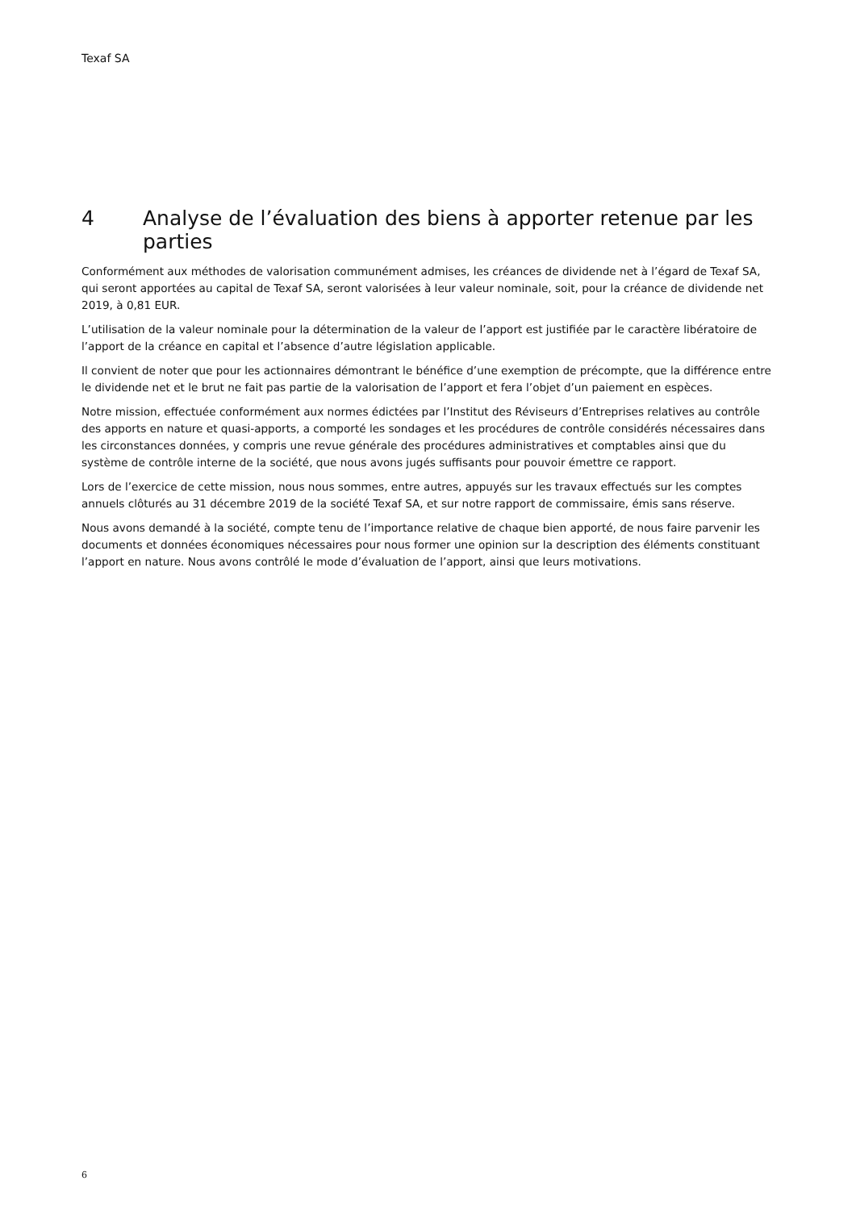Texaf SA
4 Analyse de l’évaluation des biens à apporter retenue par les parties
Conformément aux méthodes de valorisation communément admises, les créances de dividende net à l’égard de Texaf SA, qui seront apportées au capital de Texaf SA, seront valorisées à leur valeur nominale, soit, pour la créance de dividende net 2019, à 0,81 EUR.
L’utilisation de la valeur nominale pour la détermination de la valeur de l’apport est justifiée par le caractère libératoire de l’apport de la créance en capital et l’absence d’autre législation applicable.
Il convient de noter que pour les actionnaires démontrant le bénéfice d’une exemption de précompte, que la différence entre le dividende net et le brut ne fait pas partie de la valorisation de l’apport et fera l’objet d’un paiement en espèces.
Notre mission, effectuée conformément aux normes édictées par l’Institut des Réviseurs d’Entreprises relatives au contrôle des apports en nature et quasi-apports, a comporté les sondages et les procédures de contrôle considérés nécessaires dans les circonstances données, y compris une revue générale des procédures administratives et comptables ainsi que du système de contrôle interne de la société, que nous avons jugés suffisants pour pouvoir émettre ce rapport.
Lors de l’exercice de cette mission, nous nous sommes, entre autres, appuyés sur les travaux effectués sur les comptes annuels clôturés au 31 décembre 2019 de la société Texaf SA, et sur notre rapport de commissaire, émis sans réserve.
Nous avons demandé à la société, compte tenu de l’importance relative de chaque bien apporté, de nous faire parvenir les documents et données économiques nécessaires pour nous former une opinion sur la description des éléments constituant l’apport en nature. Nous avons contrôlé le mode d’évaluation de l’apport, ainsi que leurs motivations.
6